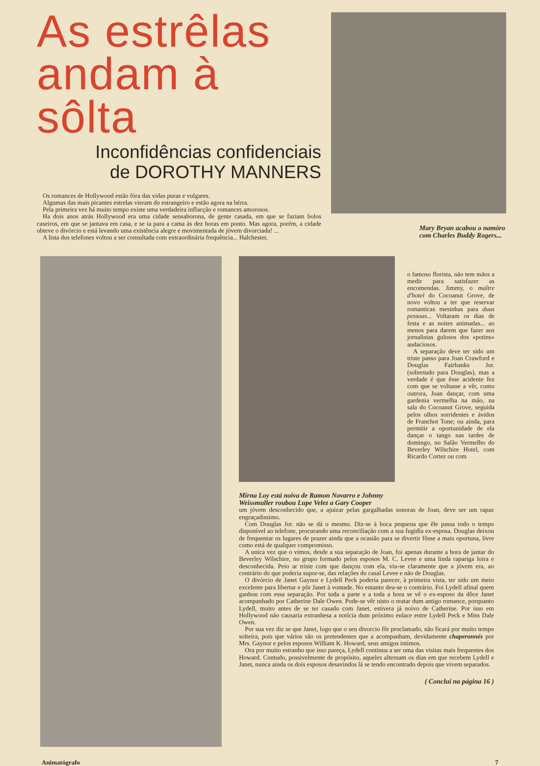As estrêlas andam à sôlta
Inconfidências confidenciais
de DOROTHY MANNERS
Os romances de Hollywood estão fóra das vidas puras e vulgares.
Algumas das mais picantes estrelas vieram do estrangeiro e estão agora na bérra.
Pela primeira vez há muito tempo existe uma verdadeira inflacção e romances amorosos.
Ha dois anos atrás Hollywood era uma cidade sensaborona, de gente casada, em que se faziam bolos caseiros, em que se jantava em casa, e se ia para a cama às dez horas em ponto. Mas agora, porém, a cidade obteve o divórcio e está levando uma existência alegre e movimentada de jóvem divorciada! ...
A lista dos telefones voltou a ser consultada com extraordinária frequência... Halchester,
Mary Bryan acabou o namôro com Charles Buddy Rogers...
Mirna Loy está noiva de Ramon Novarro e Johnny Weissmuller roubou Lupe Velez a Gary Cooper
o famoso florista, não tem mãos a medir para satisfazer as encomendas. Jimmy, o maître d'hotel do Cocoanut Grove, de novo voltou a ter que reservar romanticas mesinhas para duas pessoas... Voltaram os dias de festa e as noites animadas... ao menos para darem que fazer aos jornalistas gulosos dos «potins» audaciosos.
A separação deve ter sido um triste passo para Joan Crawford e Douglas Fairbanks Jor. (sobretudo para Douglas), mas a verdade é que êsse acidente fez com que se voltasse a vêr, como outrora, Joan dançar, com uma gardenia vermelha na mão, na sala do Cocoanut Grove, seguida pelos olhos sorridentes e ávidos de Franchot Tone; ou ainda, para permitir a oportunidade de ela dançar o tango nas tardes de domingo, no Salão Vermelho do Beverley Wilschire Hotel, com Ricardo Cortez ou com
um jóvem desconhecido que, a ajuizar pelas gargalhadas sonoras de Joan, deve ser um rapaz engraçadissimo.
Com Douglas Jor. não se dá o mesmo. Diz-se à boca pequena que êle passa todo o tempo disponível ao telefone, procurando uma reconciliação com a sua fugidía ex-esposa. Douglas deixou de frequentar os lugares de prazer ainda que a ocasião para se divertir fôsse a mais oportuna, livre como está de qualquer compromisso.
A unica vez que o vimos, desde a sua separação de Joan, foi apenas durante a hora de jantar do Beverley Wilschire, no grupo formado pelos esposos M. C. Levee e uma linda rapariga loira e desconhecida. Peio ar triste com que dançou com ela, viu-se claramente que a jóvem era, ao contrário do que poderia supor-se, das relações do casal Levee e não de Douglas.
O divórcio de Janet Gaynor e Lydell Peck poderia parecer, à primeira vista, ter sido um meio excelente para libertar e pôr Janet à vontade. No entanto deu-se o contrário. Foi Lydell afinal quem ganhou com essa separação. Por toda a parte e a toda a hora se vê o ex-esposo da dôce Janet acompanhado por Catherine Dale Owen. Pode-se vêr nisto o reatar dum antigo romance, porquanto Lydell, muito antes de se ter casado com Janet, estivera já noivo de Catherine. Por isso em Hollywood não causaria extranhesa a notícia dum próximo enlace entre Lydell Peck e Miss Dale Owen.
Por sua vez diz se que Janet, logo que o seu divorcio fôr proclamado, não ficará por muito tempo solteira, pois que vários são os pretendentes que a acompanham, devidamente chaperonnés por Mrs. Gaynor e pelos esposos William K. Howard, seus amigos intimos.
Ora por muito estranho que isso pareça, Lydell continua a ser uma das visitas mais frequentes dos Howard. Contudo, possivelmente de propósito, aqueles alternam os dias em que recebem Lydell e Janet, nunca ainda os dois esposos desavindos lá se tendo encontrado depois que vivem separados.
( Conclui na página 16 )
Animatógrafo 7